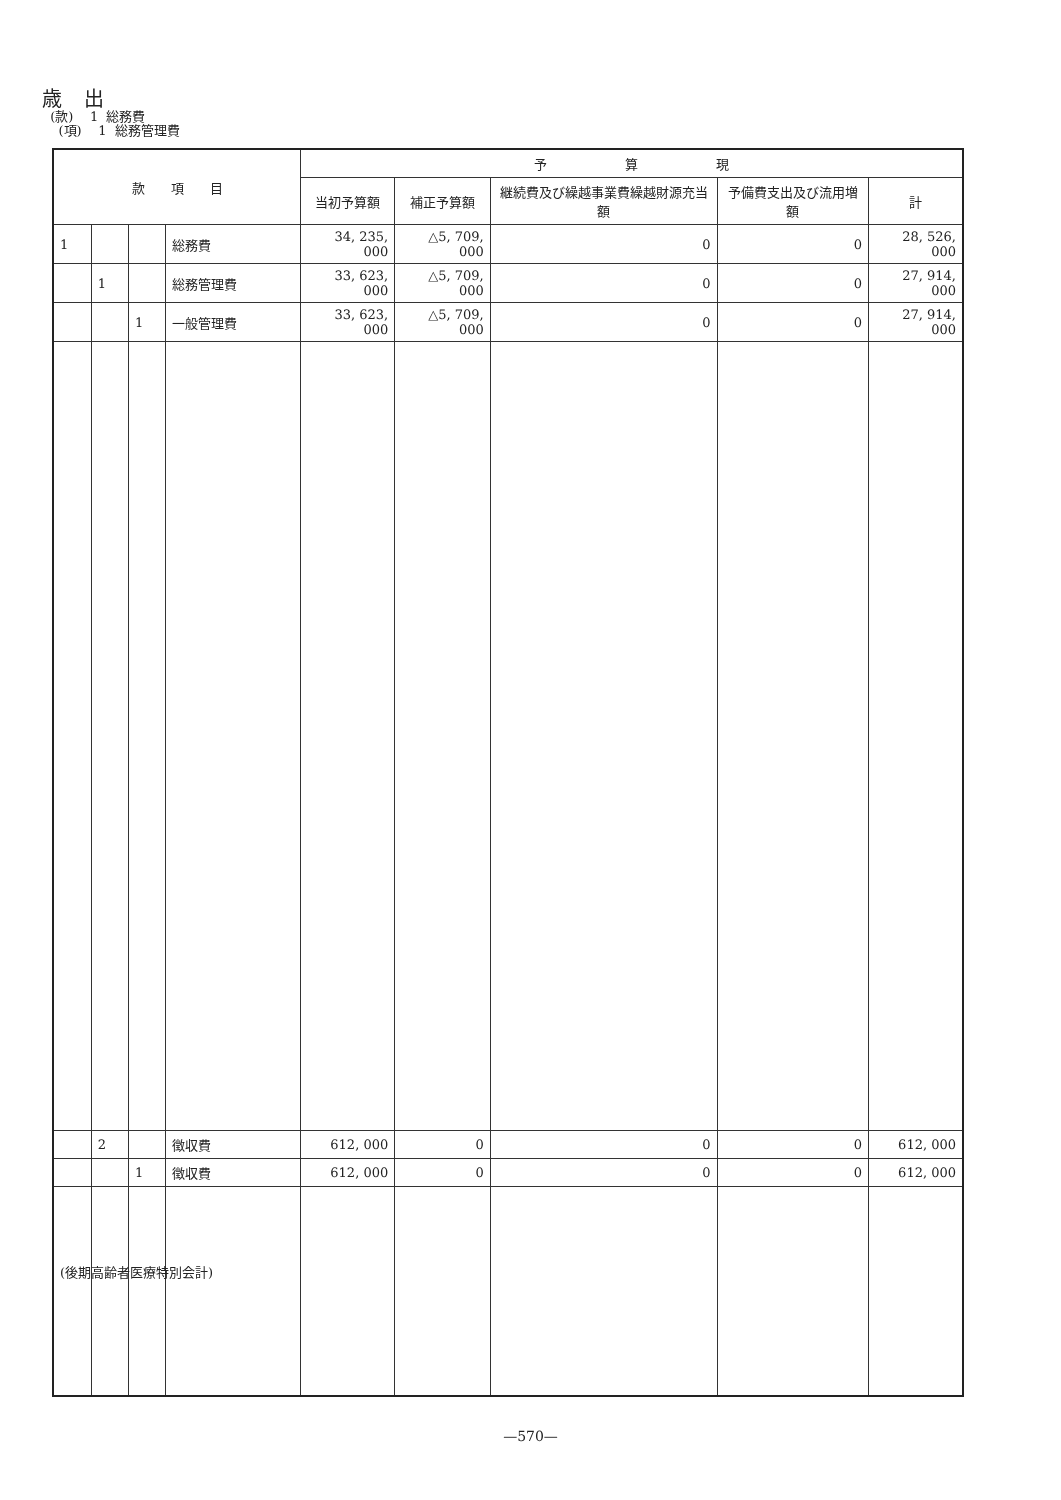歳 出
(款) 1 総務費
(項) 1 総務管理費
| 款 項 目 | | | | 予 算 現 | | | | |
| --- | --- | --- | --- | --- | --- | --- | --- | --- |
| | | | | 当初予算額 | 補正予算額 | 継続費及び繰越事業費繰越財源充当額 | 予備費支出及び流用増額 | 計 |
| 1 | | | 総務費 | 34, 235, 000 | △5, 709, 000 | 0 | 0 | 28, 526, 000 |
| | 1 | | 総務管理費 | 33, 623, 000 | △5, 709, 000 | 0 | 0 | 27, 914, 000 |
| | | 1 | 一般管理費 | 33, 623, 000 | △5, 709, 000 | 0 | 0 | 27, 914, 000 |
| | 2 | | 徴収費 | 612, 000 | 0 | 0 | 0 | 612, 000 |
| | | 1 | 徴収費 | 612, 000 | 0 | 0 | 0 | 612, 000 |
(後期高齢者医療特別会計)
—570—